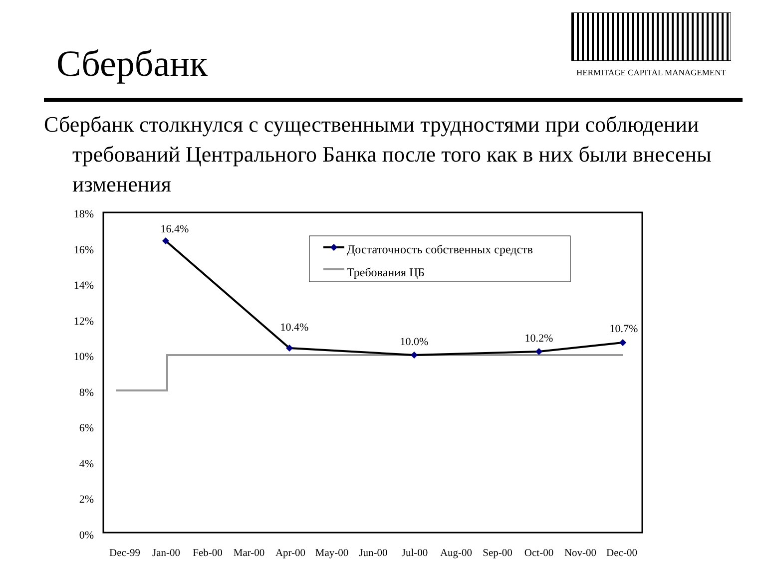Сбербанк
HERMITAGE CAPITAL MANAGEMENT
Сбербанк столкнулся с существенными трудностями при соблюдении требований Центрального Банка после того как в них были внесены изменения
18%
16%
14%
12%
10%
8%
6%
4%
2%
0%
16.4%
10.4%
10.0%
10.2%
10.7%
Достаточность собственных средств
Требования ЦБ
Dec-99
Jan-00
Feb-00
Mar-00
Apr-00
May-00
Jun-00
Jul-00
Aug-00
Sep-00
Oct-00
Nov-00
Dec-00